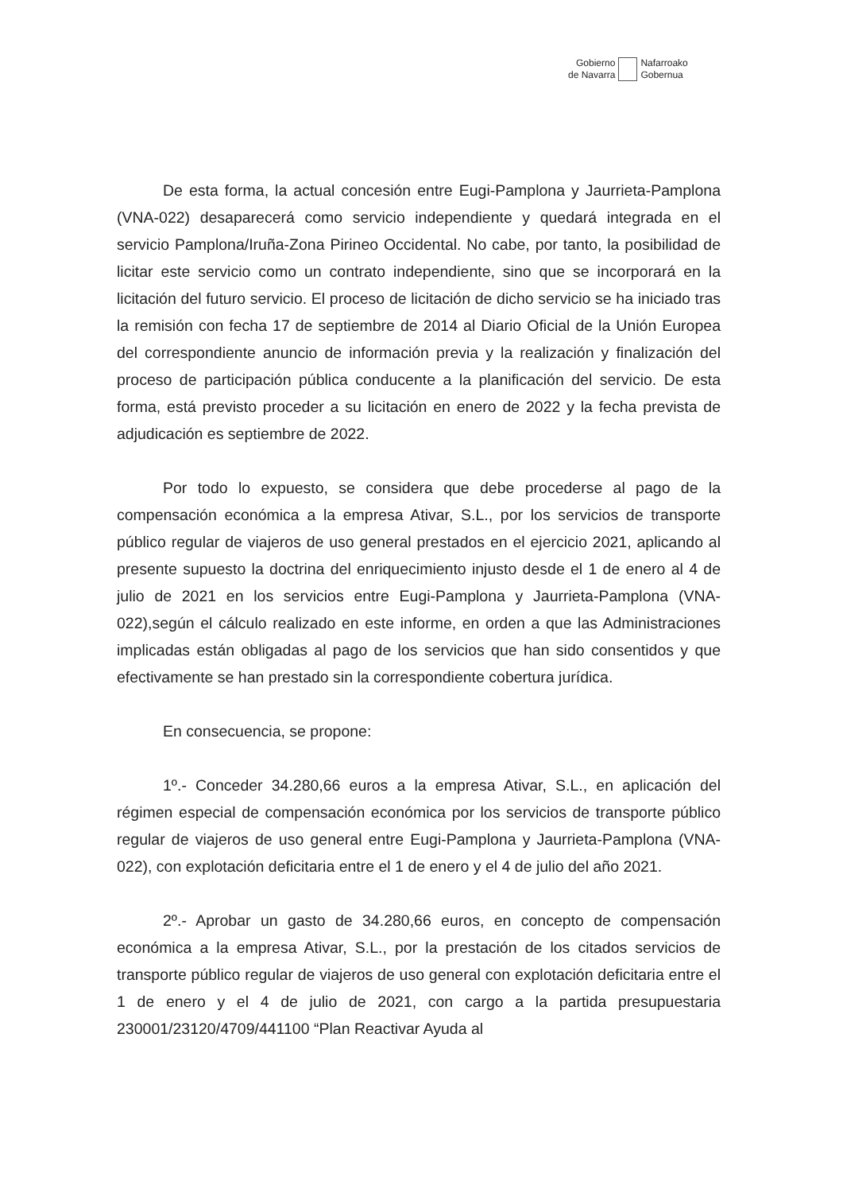Gobierno
de Navarra
Nafarroako
Gobernua
De esta forma, la actual concesión entre Eugi-Pamplona y Jaurrieta-Pamplona (VNA-022) desaparecerá como servicio independiente y quedará integrada en el servicio Pamplona/Iruña-Zona Pirineo Occidental. No cabe, por tanto, la posibilidad de licitar este servicio como un contrato independiente, sino que se incorporará en la licitación del futuro servicio. El proceso de licitación de dicho servicio se ha iniciado tras la remisión con fecha 17 de septiembre de 2014 al Diario Oficial de la Unión Europea del correspondiente anuncio de información previa y la realización y finalización del proceso de participación pública conducente a la planificación del servicio. De esta forma, está previsto proceder a su licitación en enero de 2022 y la fecha prevista de adjudicación es septiembre de 2022.
Por todo lo expuesto, se considera que debe procederse al pago de la compensación económica a la empresa Ativar, S.L., por los servicios de transporte público regular de viajeros de uso general prestados en el ejercicio 2021, aplicando al presente supuesto la doctrina del enriquecimiento injusto desde el 1 de enero al 4 de julio de 2021 en los servicios entre Eugi-Pamplona y Jaurrieta-Pamplona (VNA-022),según el cálculo realizado en este informe, en orden a que las Administraciones implicadas están obligadas al pago de los servicios que han sido consentidos y que efectivamente se han prestado sin la correspondiente cobertura jurídica.
En consecuencia, se propone:
1º.- Conceder 34.280,66 euros a la empresa Ativar, S.L., en aplicación del régimen especial de compensación económica por los servicios de transporte público regular de viajeros de uso general entre Eugi-Pamplona y Jaurrieta-Pamplona (VNA-022), con explotación deficitaria entre el 1 de enero y el 4 de julio del año 2021.
2º.- Aprobar un gasto de 34.280,66 euros, en concepto de compensación económica a la empresa Ativar, S.L., por la prestación de los citados servicios de transporte público regular de viajeros de uso general con explotación deficitaria entre el 1 de enero y el 4 de julio de 2021, con cargo a la partida presupuestaria 230001/23120/4709/441100 “Plan Reactivar Ayuda al